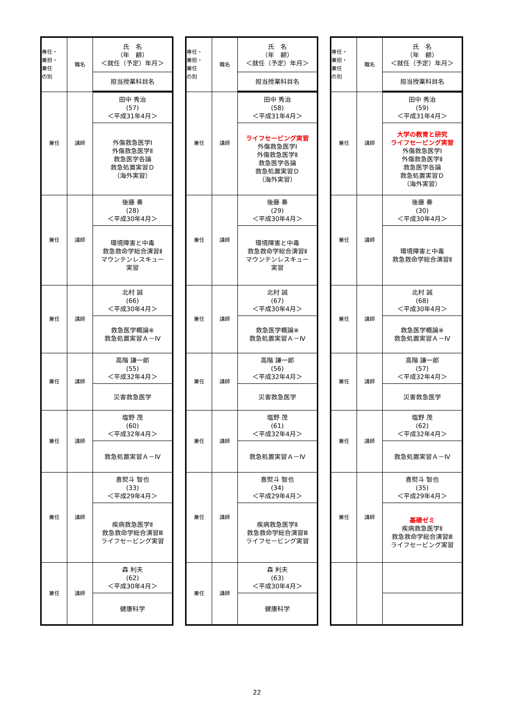| 専任・ 兼担・ 兼任 の別 | 職名 | 氏 名 （年 齢） ＜就任（予定）年月＞ |
| --- | --- | --- |
| | | 担当授業科目名 |
| 兼任 | 講師 | 田中 秀治 (57) ＜平成31年4月＞ |
| | | 外傷救急医学Ⅰ 外傷救急医学Ⅱ 救急医学各論 救急処置実習Ｄ （海外実習） |
| 兼任 | 講師 | 後藤 奏 (28) ＜平成30年4月＞ |
| | | 環境障害と中毒 救急救命学総合演習Ⅱ マウンテンレスキュー 実習 |
| 兼任 | 講師 | 北村 誠 (66) ＜平成30年4月＞ |
| | | 救急医学概論※ 救急処置実習Ａ－Ⅳ |
| 兼任 | 講師 | 高階 謙一郎 (55) ＜平成32年4月＞ |
| | | 災害救急医学 |
| 兼任 | 講師 | 塩野 茂 (60) ＜平成32年4月＞ |
| | | 救急処置実習Ａ－Ⅳ |
| 兼任 | 講師 | 喜熨斗 智也 (33) ＜平成29年4月＞ |
| | | 疾病救急医学Ⅱ 救急救命学総合演習Ⅲ ライフセービング実習 |
| 兼任 | 講師 | 森 利夫 (62) ＜平成30年4月＞ |
| | | 健康科学 |
| 専任・ 兼担・ 兼任 の別 | 職名 | 氏 名 （年 齢） ＜就任（予定）年月＞ |
| --- | --- | --- |
| | | 担当授業科目名 |
| 兼任 | 講師 | 田中 秀治 (58) ＜平成31年4月＞ |
| | | ライフセービング実習 外傷救急医学Ⅰ 外傷救急医学Ⅱ 救急医学各論 救急処置実習Ｄ （海外実習） |
| 兼任 | 講師 | 後藤 奏 (29) ＜平成30年4月＞ |
| | | 環境障害と中毒 救急救命学総合演習Ⅱ マウンテンレスキュー 実習 |
| 兼任 | 講師 | 北村 誠 (67) ＜平成30年4月＞ |
| | | 救急医学概論※ 救急処置実習Ａ－Ⅳ |
| 兼任 | 講師 | 高階 謙一郎 (56) ＜平成32年4月＞ |
| | | 災害救急医学 |
| 兼任 | 講師 | 塩野 茂 (61) ＜平成32年4月＞ |
| | | 救急処置実習Ａ－Ⅳ |
| 兼任 | 講師 | 喜熨斗 智也 (34) ＜平成29年4月＞ |
| | | 疾病救急医学Ⅱ 救急救命学総合演習Ⅲ ライフセービング実習 |
| 兼任 | 講師 | 森 利夫 (63) ＜平成30年4月＞ |
| | | 健康科学 |
| 専任・ 兼担・ 兼任 の別 | 職名 | 氏 名 （年 齢） ＜就任（予定）年月＞ |
| --- | --- | --- |
| | | 担当授業科目名 |
| 兼任 | 講師 | 田中 秀治 (59) ＜平成31年4月＞ |
| | | 大学の教育と研究 ライフセービング実習 外傷救急医学Ⅰ 外傷救急医学Ⅱ 救急医学各論 救急処置実習Ｄ （海外実習） |
| 兼任 | 講師 | 後藤 奏 (30) ＜平成30年4月＞ |
| | | 環境障害と中毒 救急救命学総合演習Ⅱ |
| 兼任 | 講師 | 北村 誠 (68) ＜平成30年4月＞ |
| | | 救急医学概論※ 救急処置実習Ａ－Ⅳ |
| 兼任 | 講師 | 高階 謙一郎 (57) ＜平成32年4月＞ |
| | | 災害救急医学 |
| 兼任 | 講師 | 塩野 茂 (62) ＜平成32年4月＞ |
| | | 救急処置実習Ａ－Ⅳ |
| 兼任 | 講師 | 喜熨斗 智也 (35) ＜平成29年4月＞ |
| | | 基礎ゼミ 疾病救急医学Ⅱ 救急救命学総合演習Ⅲ ライフセービング実習 |
22